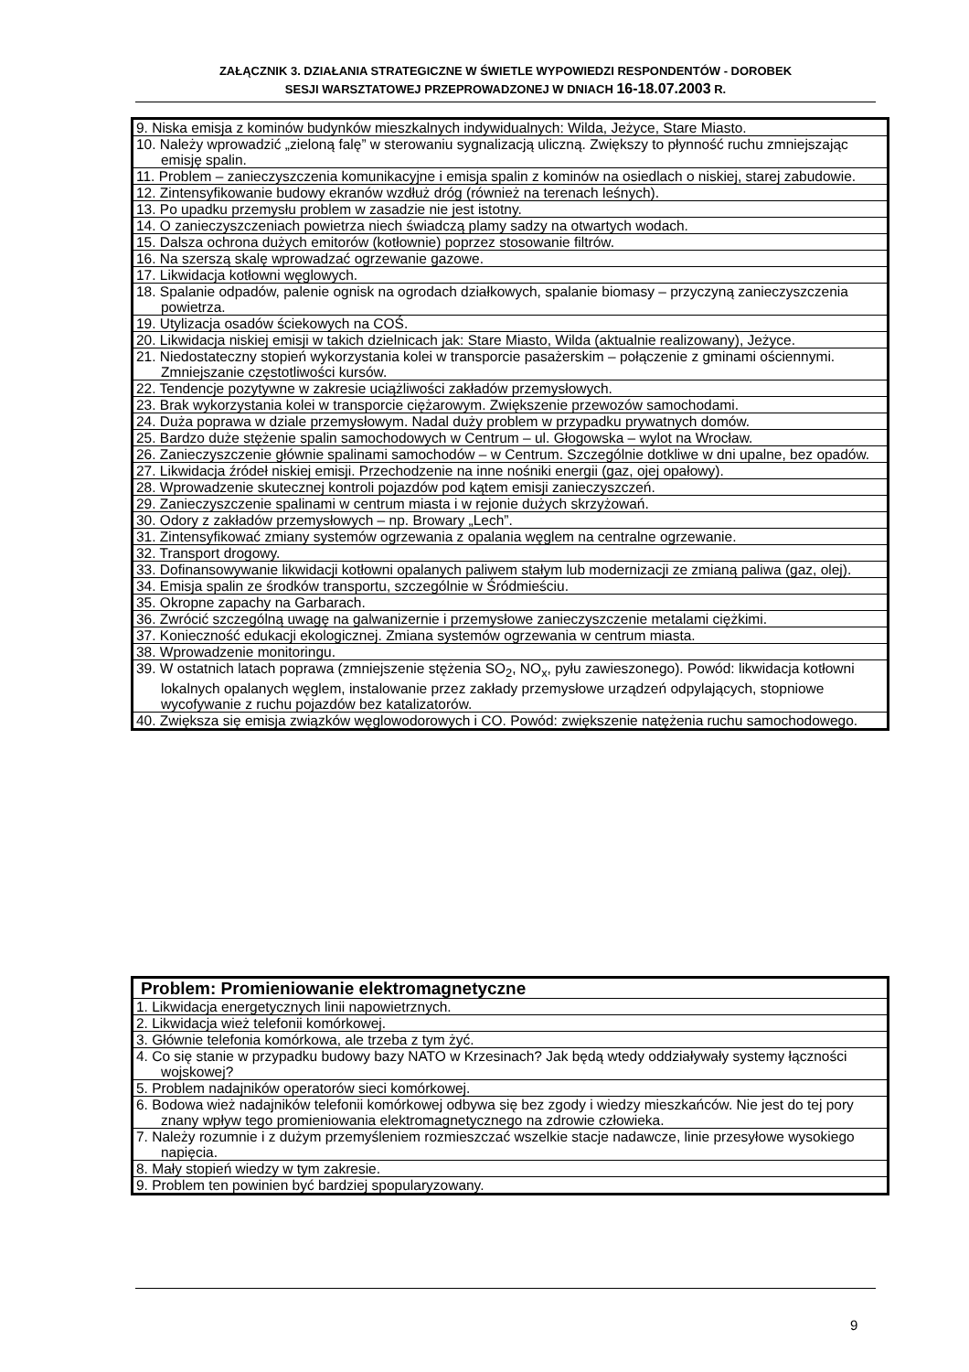ZAŁĄCZNIK 3. DZIAŁANIA STRATEGICZNE W ŚWIETLE WYPOWIEDZI RESPONDENTÓW - DOROBEK
SESJI WARSZTATOWEJ PRZEPROWADZONEJ W DNIACH 16-18.07.2003 R.
| 9. Niska emisja z kominów budynków mieszkalnych indywidualnych: Wilda, Jeżyce, Stare Miasto. |
| 10. Należy wprowadzić „zieloną falę” w sterowaniu sygnalizacją uliczną. Zwiększy to płynność ruchu zmniejszając emisję spalin. |
| 11. Problem – zanieczyszczenia komunikacyjne i emisja spalin z kominów na osiedlach o niskiej, starej zabudowie. |
| 12. Zintensyfikowanie budowy ekranów wzdłuż dróg (również na terenach leśnych). |
| 13. Po upadku przemysłu problem w zasadzie nie jest istotny. |
| 14. O zanieczyszczeniach powietrza niech świadczą plamy sadzy na otwartych wodach. |
| 15. Dalsza ochrona dużych emitorów (kotłownie) poprzez stosowanie filtrów. |
| 16. Na szerszą skalę wprowadzać ogrzewanie gazowe. |
| 17. Likwidacja kotłowni węglowych. |
| 18. Spalanie odpadów, palenie ognisk na ogrodach działkowych, spalanie biomasy – przyczyną zanieczyszczenia powietrza. |
| 19. Utylizacja osadów ściekowych na COŚ. |
| 20. Likwidacja niskiej emisji w takich dzielnicach jak: Stare Miasto, Wilda (aktualnie realizowany), Jeżyce. |
| 21. Niedostateczny stopień wykorzystania kolei w transporcie pasażerskim – połączenie z gminami ościennymi. Zmniejszanie częstotliwości kursów. |
| 22. Tendencje pozytywne w zakresie uciążliwości zakładów przemysłowych. |
| 23. Brak wykorzystania kolei w transporcie ciężarowym. Zwiększenie przewozów samochodami. |
| 24. Duża poprawa w dziale przemysłowym. Nadal duży problem w przypadku prywatnych domów. |
| 25. Bardzo duże stężenie spalin samochodowych w Centrum – ul. Głogowska – wylot na Wrocław. |
| 26. Zanieczyszczenie głównie spalinami samochodów – w Centrum. Szczególnie dotkliwe w dni upalne, bez opadów. |
| 27. Likwidacja źródeł niskiej emisji. Przechodzenie na inne nośniki energii (gaz, ojej opałowy). |
| 28. Wprowadzenie skutecznej kontroli pojazdów pod kątem emisji zanieczyszczeń. |
| 29. Zanieczyszczenie spalinami w centrum miasta i w rejonie dużych skrzyżowań. |
| 30. Odory z zakładów przemysłowych – np. Browary „Lech”. |
| 31. Zintensyfikować zmiany systemów ogrzewania z opalania węglem na centralne ogrzewanie. |
| 32. Transport drogowy. |
| 33. Dofinansowywanie likwidacji kotłowni opalanych paliwem stałym lub modernizacji ze zmianą paliwa (gaz, olej). |
| 34. Emisja spalin ze środków transportu, szczególnie w Śródmieściu. |
| 35. Okropne zapachy na Garbarach. |
| 36. Zwrócić szczególną uwagę na galwanizernie i przemysłowe zanieczyszczenie metalami ciężkimi. |
| 37. Konieczność edukacji ekologicznej. Zmiana systemów ogrzewania w centrum miasta. |
| 38. Wprowadzenie monitoringu. |
| 39. W ostatnich latach poprawa (zmniejszenie stężenia SO<sub>2</sub>, NO<sub>x</sub>, pyłu zawieszonego). Powód: likwidacja kotłowni lokalnych opalanych węglem, instalowanie przez zakłady przemysłowe urządzeń odpylających, stopniowe wycofywanie z ruchu pojazdów bez katalizatorów. |
| 40. Zwiększa się emisja związków węglowodorowych i CO. Powód: zwiększenie natężenia ruchu samochodowego. |
| Problem: Promieniowanie elektromagnetyczne |
| --- |
| 1. Likwidacja energetycznych linii napowietrznych. |
| 2. Likwidacja wież telefonii komórkowej. |
| 3. Głównie telefonia komórkowa, ale trzeba z tym żyć. |
| 4. Co się stanie w przypadku budowy bazy NATO w Krzesinach? Jak będą wtedy oddziaływały systemy łączności wojskowej? |
| 5. Problem nadajników operatorów sieci komórkowej. |
| 6. Bodowa wież nadajników telefonii komórkowej odbywa się bez zgody i wiedzy mieszkańców. Nie jest do tej pory znany wpływ tego promieniowania elektromagnetycznego na zdrowie człowieka. |
| 7. Należy rozumnie i z dużym przemyśleniem rozmieszczać wszelkie stacje nadawcze, linie przesyłowe wysokiego napięcia. |
| 8. Mały stopień wiedzy w tym zakresie. |
| 9. Problem ten powinien być bardziej spopularyzowany. |
9